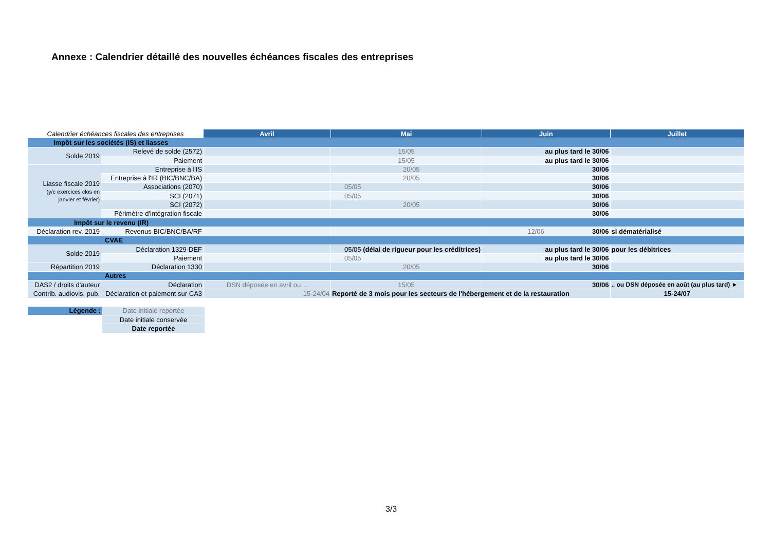Annexe : Calendrier détaillé des nouvelles échéances fiscales des entreprises
| Calendrier échéances fiscales des entreprises | | Avril | Mai | Juin | Juillet |
| Impôt sur les sociétés (IS) et liasses | | | | | |
| Solde 2019 | Relevé de solde (2572) | | 15/05 | au plus tard le 30/06 | |
| | Paiement | | 15/05 | au plus tard le 30/06 | |
| Liasse fiscale 2019 (y/c exercices clos en janvier et février) | Entreprise à l'IS | | 20/05 | 30/06 | |
| | Entreprise à l'IR (BIC/BNC/BA) | | 20/05 | 30/06 | |
| | Associations (2070) | | 05/05 | 30/06 | |
| | SCI (2071) | | 05/05 | 30/06 | |
| | SCI (2072) | | 20/05 | 30/06 | |
| | Périmètre d'intégration fiscale | | | 30/06 | |
| Impôt sur le revenu (IR) | | | | | |
| Déclaration rev. 2019 | Revenus BIC/BNC/BA/RF | | | 12/06 30/06 | si dématérialisé |
| CVAE | | | | | |
| Solde 2019 | Déclaration 1329-DEF | | 05/05 (délai de rigueur pour les créditrices) | au plus tard le 30/06 | pour les débitrices |
| | Paiement | | 05/05 | au plus tard le 30/06 | |
| Répartition 2019 | Déclaration 1330 | | 20/05 | 30/06 | |
| Autres | | | | | |
| DAS2 / droits d'auteur | Déclaration | DSN déposée en avril ou… | 15/05 | 30/06 | .. ou DSN déposée en août (au plus tard) ► |
| Contrib. audiovis. pub. | Déclaration et paiement sur CA3 | 15-24/04 | Reporté de 3 mois pour les secteurs de l'hébergement et de la restauration | | 15-24/07 |
| Légende : | Date initiale reportée |
| | Date initiale conservée |
| | Date reportée |
3/3